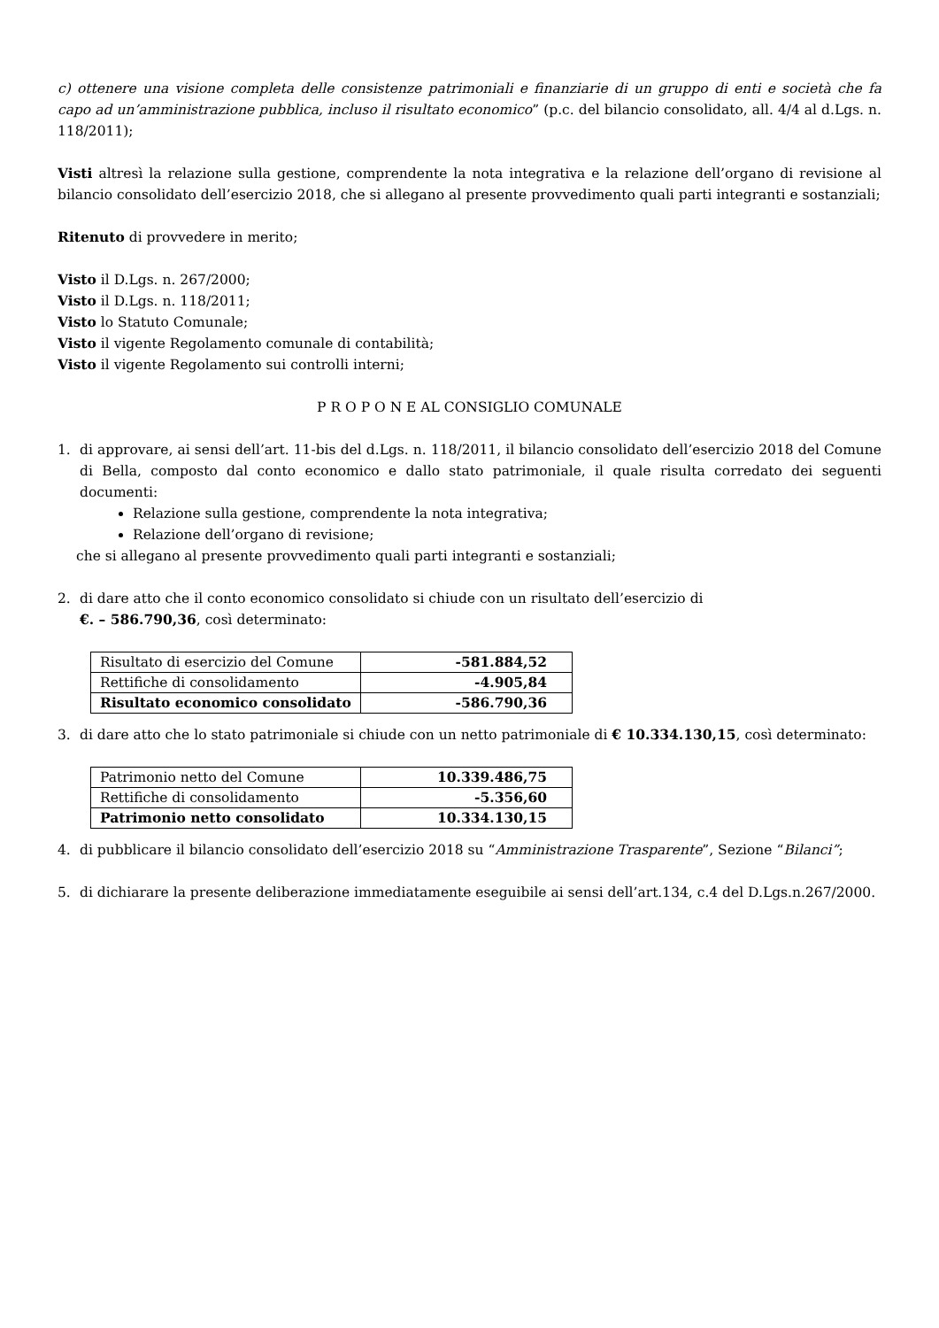c) ottenere una visione completa delle consistenze patrimoniali e finanziarie di un gruppo di enti e società che fa capo ad un’amministrazione pubblica, incluso il risultato economico” (p.c. del bilancio consolidato, all. 4/4 al d.Lgs. n. 118/2011);
Visti altresì la relazione sulla gestione, comprendente la nota integrativa e la relazione dell’organo di revisione al bilancio consolidato dell’esercizio 2018, che si allegano al presente provvedimento quali parti integranti e sostanziali;
Ritenuto di provvedere in merito;
Visto il D.Lgs. n. 267/2000;
Visto il D.Lgs. n. 118/2011;
Visto lo Statuto Comunale;
Visto il vigente Regolamento comunale di contabilità;
Visto il vigente Regolamento sui controlli interni;
P R O P O N E AL CONSIGLIO COMUNALE
1. di approvare, ai sensi dell’art. 11-bis del d.Lgs. n. 118/2011, il bilancio consolidato dell’esercizio 2018 del Comune di Bella, composto dal conto economico e dallo stato patrimoniale, il quale risulta corredato dei seguenti documenti:
Relazione sulla gestione, comprendente la nota integrativa;
Relazione dell’organo di revisione;
che si allegano al presente provvedimento quali parti integranti e sostanziali;
2. di dare atto che il conto economico consolidato si chiude con un risultato dell’esercizio di
€. – 586.790,36, così determinato:
| Risultato di esercizio del Comune | -581.884,52 |
| Rettifiche di consolidamento | -4.905,84 |
| Risultato economico consolidato | -586.790,36 |
3. di dare atto che lo stato patrimoniale si chiude con un netto patrimoniale di € 10.334.130,15, così determinato:
| Patrimonio netto del Comune | 10.339.486,75 |
| Rettifiche di consolidamento | -5.356,60 |
| Patrimonio netto consolidato | 10.334.130,15 |
4. di pubblicare il bilancio consolidato dell’esercizio 2018 su “Amministrazione Trasparente”, Sezione “Bilanci”;
5. di dichiarare la presente deliberazione immediatamente eseguibile ai sensi dell’art.134, c.4 del D.Lgs.n.267/2000.